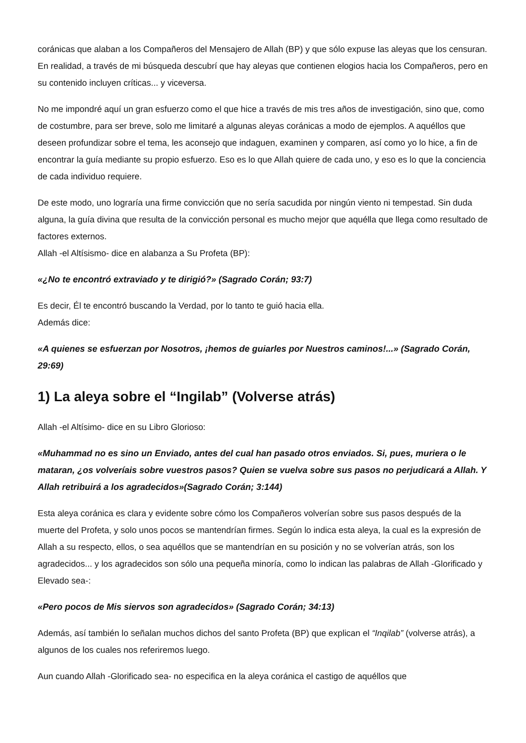coránicas que alaban a los Compañeros del Mensajero de Allah (BP) y que sólo expuse las aleyas que los censuran. En realidad, a través de mi búsqueda descubrí que hay aleyas que contienen elogios hacia los Compañeros, pero en su contenido incluyen críticas... y viceversa.
No me impondré aquí un gran esfuerzo como el que hice a través de mis tres años de investigación, sino que, como de costumbre, para ser breve, solo me limitaré a algunas aleyas coránicas a modo de ejemplos. A aquéllos que deseen profundizar sobre el tema, les aconsejo que indaguen, examinen y comparen, así como yo lo hice, a fin de encontrar la guía mediante su propio esfuerzo. Eso es lo que Allah quiere de cada uno, y eso es lo que la conciencia de cada individuo requiere.
De este modo, uno lograría una firme convicción que no sería sacudida por ningún viento ni tempestad. Sin duda alguna, la guía divina que resulta de la convicción personal es mucho mejor que aquélla que llega como resultado de factores externos.
Allah -el Altísismo- dice en alabanza a Su Profeta (BP):
«¿No te encontró extraviado y te dirigió?» (Sagrado Corán; 93:7)
Es decir, Él te encontró buscando la Verdad, por lo tanto te guió hacia ella.
Además dice:
«A quienes se esfuerzan por Nosotros, ¡hemos de guiarles por Nuestros caminos!...» (Sagrado Corán, 29:69)
1) La aleya sobre el “Ingilab” (Volverse atrás)
Allah -el Altísimo- dice en su Libro Glorioso:
«Muhammad no es sino un Enviado, antes del cual han pasado otros enviados. Si, pues, muriera o le mataran, ¿os volveríais sobre vuestros pasos? Quien se vuelva sobre sus pasos no perjudicará a Allah. Y Allah retribuirá a los agradecidos»(Sagrado Corán; 3:144)
Esta aleya coránica es clara y evidente sobre cómo los Compañeros volverían sobre sus pasos después de la muerte del Profeta, y solo unos pocos se mantendrían firmes. Según lo indica esta aleya, la cual es la expresión de Allah a su respecto, ellos, o sea aquéllos que se mantendrían en su posición y no se volverían atrás, son los agradecidos... y los agradecidos son sólo una pequeña minoría, como lo indican las palabras de Allah -Glorificado y Elevado sea-:
«Pero pocos de Mis siervos son agradecidos» (Sagrado Corán; 34:13)
Además, así también lo señalan muchos dichos del santo Profeta (BP) que explican el “Inqilab” (volverse atrás), a algunos de los cuales nos referiremos luego.
Aun cuando Allah -Glorificado sea- no especifica en la aleya coránica el castigo de aquéllos que